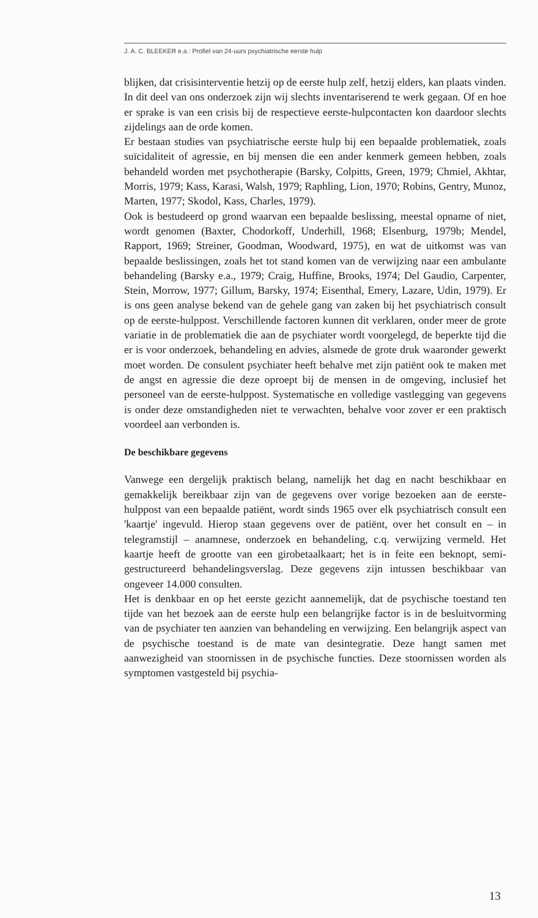J. A. C. BLEEKER e.a.: Profiel van 24-uurs psychiatrische eerste hulp
blijken, dat crisisinterventie hetzij op de eerste hulp zelf, hetzij elders, kan plaats vinden. In dit deel van ons onderzoek zijn wij slechts inventariserend te werk gegaan. Of en hoe er sprake is van een crisis bij de respectieve eerste-hulpcontacten kon daardoor slechts zijdelings aan de orde komen.
Er bestaan studies van psychiatrische eerste hulp bij een bepaalde problematiek, zoals suïcidaliteit of agressie, en bij mensen die een ander kenmerk gemeen hebben, zoals behandeld worden met psychotherapie (Barsky, Colpitts, Green, 1979; Chmiel, Akhtar, Morris, 1979; Kass, Karasi, Walsh, 1979; Raphling, Lion, 1970; Robins, Gentry, Munoz, Marten, 1977; Skodol, Kass, Charles, 1979).
Ook is bestudeerd op grond waarvan een bepaalde beslissing, meestal opname of niet, wordt genomen (Baxter, Chodorkoff, Underhill, 1968; Elsenburg, 1979b; Mendel, Rapport, 1969; Streiner, Goodman, Woodward, 1975), en wat de uitkomst was van bepaalde beslissingen, zoals het tot stand komen van de verwijzing naar een ambulante behandeling (Barsky e.a., 1979; Craig, Huffine, Brooks, 1974; Del Gaudio, Carpenter, Stein, Morrow, 1977; Gillum, Barsky, 1974; Eisenthal, Emery, Lazare, Udin, 1979). Er is ons geen analyse bekend van de gehele gang van zaken bij het psychiatrisch consult op de eerste-hulppost. Verschillende factoren kunnen dit verklaren, onder meer de grote variatie in de problematiek die aan de psychiater wordt voorgelegd, de beperkte tijd die er is voor onderzoek, behandeling en advies, alsmede de grote druk waaronder gewerkt moet worden. De consulent psychiater heeft behalve met zijn patiënt ook te maken met de angst en agressie die deze oproept bij de mensen in de omgeving, inclusief het personeel van de eerste-hulppost. Systematische en volledige vastlegging van gegevens is onder deze omstandigheden niet te verwachten, behalve voor zover er een praktisch voordeel aan verbonden is.
De beschikbare gegevens
Vanwege een dergelijk praktisch belang, namelijk het dag en nacht beschikbaar en gemakkelijk bereikbaar zijn van de gegevens over vorige bezoeken aan de eerste-hulppost van een bepaalde patiënt, wordt sinds 1965 over elk psychiatrisch consult een 'kaartje' ingevuld. Hierop staan gegevens over de patiënt, over het consult en – in telegramstijl – anamnese, onderzoek en behandeling, c.q. verwijzing vermeld. Het kaartje heeft de grootte van een girobetaalkaart; het is in feite een beknopt, semi-gestructureerd behandelingsverslag. Deze gegevens zijn intussen beschikbaar van ongeveer 14.000 consulten.
Het is denkbaar en op het eerste gezicht aannemelijk, dat de psychische toestand ten tijde van het bezoek aan de eerste hulp een belangrijke factor is in de besluitvorming van de psychiater ten aanzien van behandeling en verwijzing. Een belangrijk aspect van de psychische toestand is de mate van desintegratie. Deze hangt samen met aanwezigheid van stoornissen in de psychische functies. Deze stoornissen worden als symptomen vastgesteld bij psychia-
13